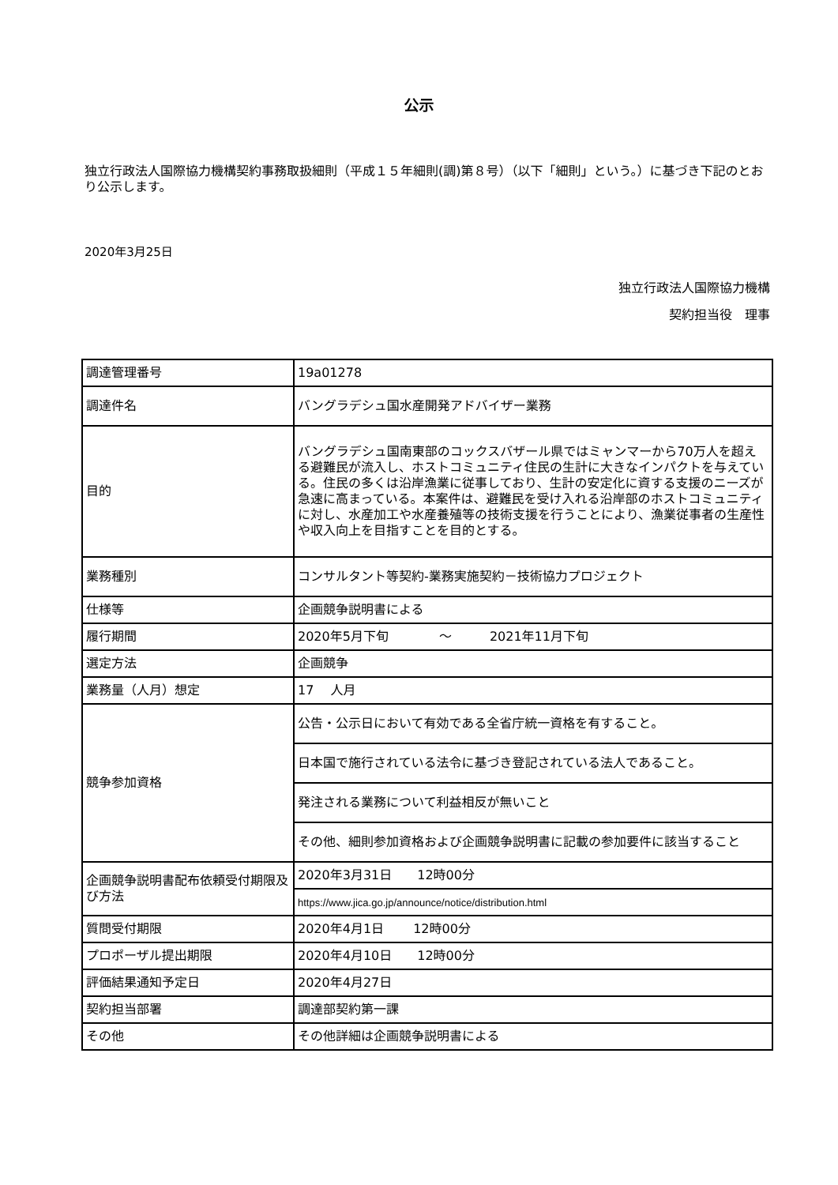公示
独立行政法人国際協力機構契約事務取扱細則（平成１５年細則(調)第８号）（以下「細則」という。）に基づき下記のとおり公示します。
2020年3月25日
独立行政法人国際協力機構
契約担当役　理事
| 調達管理番号 | 19a01278 |
| 調達件名 | バングラデシュ国水産開発アドバイザー業務 |
| 目的 | バングラデシュ国南東部のコックスバザール県ではミャンマーから70万人を超える避難民が流入し、ホストコミュニティ住民の生計に大きなインパクトを与えている。住民の多くは沿岸漁業に従事しており、生計の安定化に資する支援のニーズが急速に高まっている。本案件は、避難民を受け入れる沿岸部のホストコミュニティに対し、水産加工や水産養殖等の技術支援を行うことにより、漁業従事者の生産性や収入向上を目指すことを目的とする。 |
| 業務種別 | コンサルタント等契約-業務実施契約－技術協力プロジェクト |
| 仕様等 | 企画競争説明書による |
| 履行期間 | 2020年5月下旬 ～ 2021年11月下旬 |
| 選定方法 | 企画競争 |
| 業務量（人月）想定 | 17 人月 |
| 競争参加資格 | 公告・公示日において有効である全省庁統一資格を有すること。 |
| | 日本国で施行されている法令に基づき登記されている法人であること。 |
| | 発注される業務について利益相反が無いこと |
| | その他、細則参加資格および企画競争説明書に記載の参加要件に該当すること |
| 企画競争説明書配布依頼受付期限及び方法 | 2020年3月31日 12時00分 |
| | https://www.jica.go.jp/announce/notice/distribution.html |
| 質問受付期限 | 2020年4月1日 12時00分 |
| プロポーザル提出期限 | 2020年4月10日 12時00分 |
| 評価結果通知予定日 | 2020年4月27日 |
| 契約担当部署 | 調達部契約第一課 |
| その他 | その他詳細は企画競争説明書による |